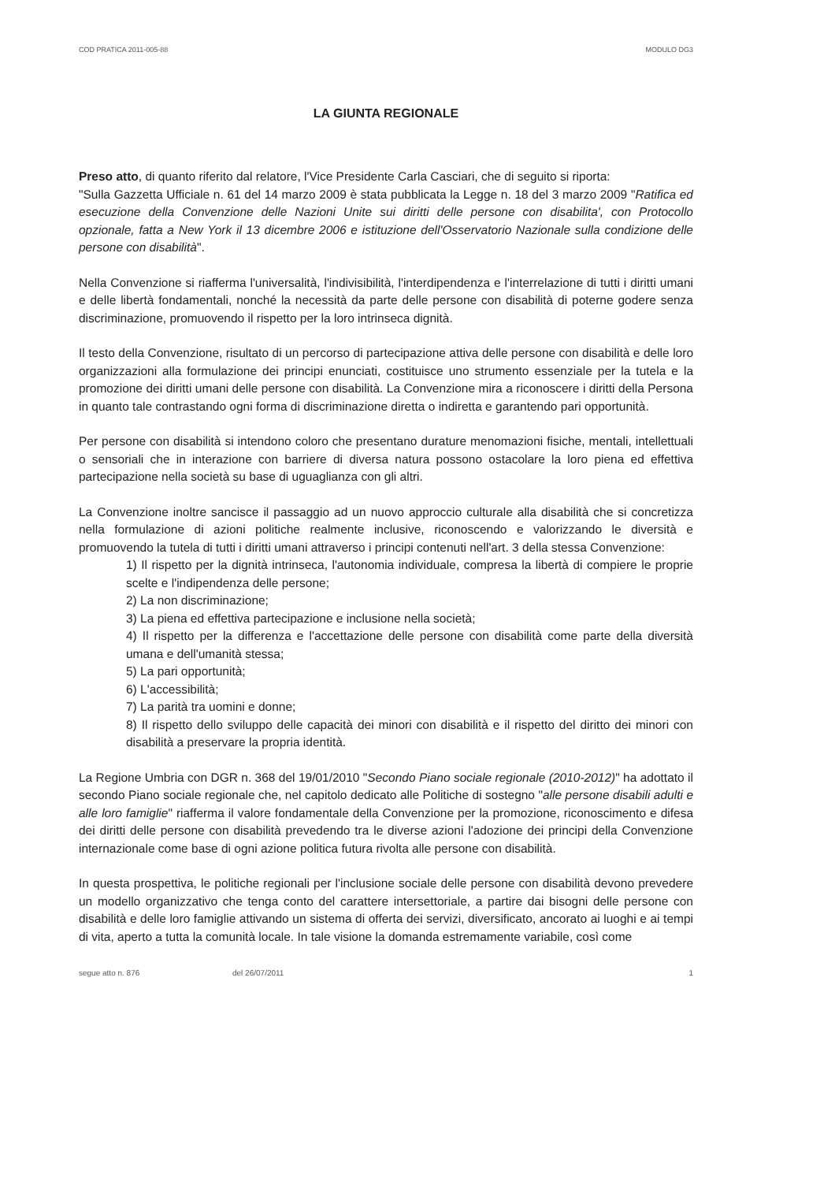COD PRATICA 2011-005-88 MODULO DG3
LA GIUNTA REGIONALE
Preso atto, di quanto riferito dal relatore, l'Vice Presidente Carla Casciari, che di seguito si riporta:
"Sulla Gazzetta Ufficiale n. 61 del 14 marzo 2009 è stata pubblicata la Legge n. 18 del 3 marzo 2009 "Ratifica ed esecuzione della Convenzione delle Nazioni Unite sui diritti delle persone con disabilita', con Protocollo opzionale, fatta a New York il 13 dicembre 2006 e istituzione dell'Osservatorio Nazionale sulla condizione delle persone con disabilità".
Nella Convenzione si riafferma l'universalità, l'indivisibilità, l'interdipendenza e l'interrelazione di tutti i diritti umani e delle libertà fondamentali, nonché la necessità da parte delle persone con disabilità di poterne godere senza discriminazione, promuovendo il rispetto per la loro intrinseca dignità.
Il testo della Convenzione, risultato di un percorso di partecipazione attiva delle persone con disabilità e delle loro organizzazioni alla formulazione dei principi enunciati, costituisce uno strumento essenziale per la tutela e la promozione dei diritti umani delle persone con disabilità. La Convenzione mira a riconoscere i diritti della Persona in quanto tale contrastando ogni forma di discriminazione diretta o indiretta e garantendo pari opportunità.
Per persone con disabilità si intendono coloro che presentano durature menomazioni fisiche, mentali, intellettuali o sensoriali che in interazione con barriere di diversa natura possono ostacolare la loro piena ed effettiva partecipazione nella società su base di uguaglianza con gli altri.
La Convenzione inoltre sancisce il passaggio ad un nuovo approccio culturale alla disabilità che si concretizza nella formulazione di azioni politiche realmente inclusive, riconoscendo e valorizzando le diversità e promuovendo la tutela di tutti i diritti umani attraverso i principi contenuti nell'art. 3 della stessa Convenzione:
1) Il rispetto per la dignità intrinseca, l'autonomia individuale, compresa la libertà di compiere le proprie scelte e l'indipendenza delle persone;
2) La non discriminazione;
3) La piena ed effettiva partecipazione e inclusione nella società;
4) Il rispetto per la differenza e l'accettazione delle persone con disabilità come parte della diversità umana e dell'umanità stessa;
5) La pari opportunità;
6) L'accessibilità;
7) La parità tra uomini e donne;
8) Il rispetto dello sviluppo delle capacità dei minori con disabilità e il rispetto del diritto dei minori con disabilità a preservare la propria identità.
La Regione Umbria con DGR n. 368 del 19/01/2010 "Secondo Piano sociale regionale (2010-2012)" ha adottato il secondo Piano sociale regionale che, nel capitolo dedicato alle Politiche di sostegno "alle persone disabili adulti e alle loro famiglie" riafferma il valore fondamentale della Convenzione per la promozione, riconoscimento e difesa dei diritti delle persone con disabilità prevedendo tra le diverse azioni l'adozione dei principi della Convenzione internazionale come base di ogni azione politica futura rivolta alle persone con disabilità.
In questa prospettiva, le politiche regionali per l'inclusione sociale delle persone con disabilità devono prevedere un modello organizzativo che tenga conto del carattere intersettoriale, a partire dai bisogni delle persone con disabilità e delle loro famiglie attivando un sistema di offerta dei servizi, diversificato, ancorato ai luoghi e ai tempi di vita, aperto a tutta la comunità locale. In tale visione la domanda estremamente variabile, così come
segue atto n. 876 del 26/07/2011 1